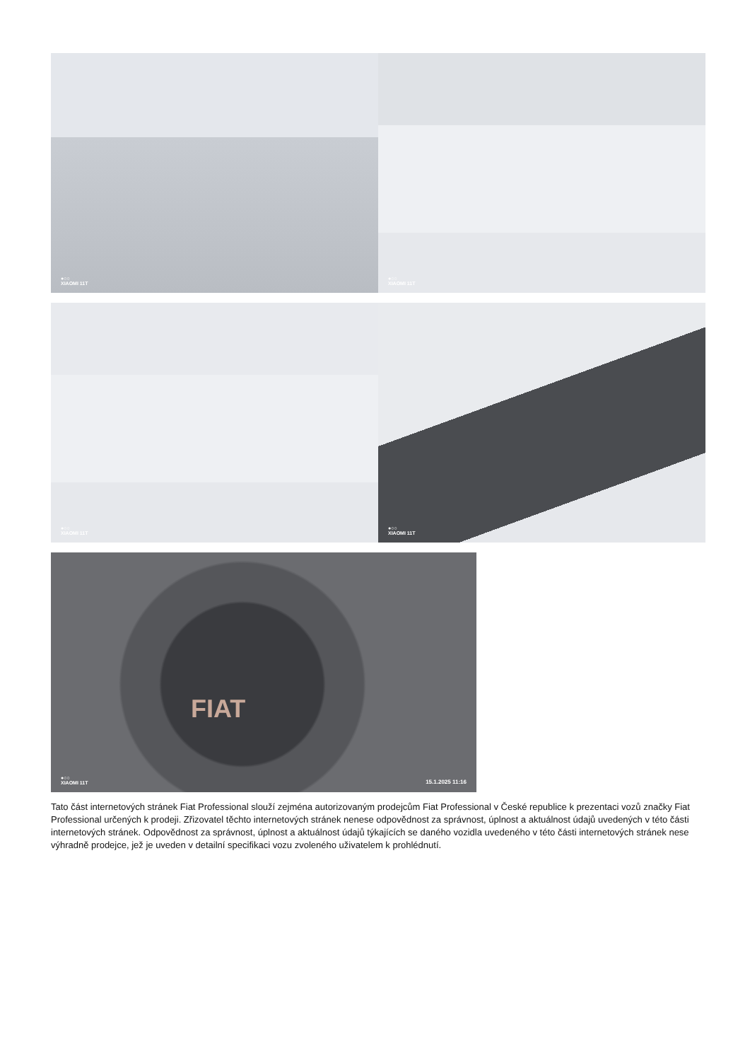●○○
XIAOMI 11T
●○○
XIAOMI 11T
●○○
XIAOMI 11T
●○○
XIAOMI 11T
FIAT
●○○
XIAOMI 11T 15.1.2025 11:16
Tato část internetových stránek Fiat Professional slouží zejména autorizovaným prodejcům Fiat Professional v České republice k prezentaci vozů značky Fiat Professional určených k prodeji. Zřizovatel těchto internetových stránek nenese odpovědnost za správnost, úplnost a aktuálnost údajů uvedených v této části internetových stránek. Odpovědnost za správnost, úplnost a aktuálnost údajů týkajících se daného vozidla uvedeného v této části internetových stránek nese výhradně prodejce, jež je uveden v detailní specifikaci vozu zvoleného uživatelem k prohlédnutí.